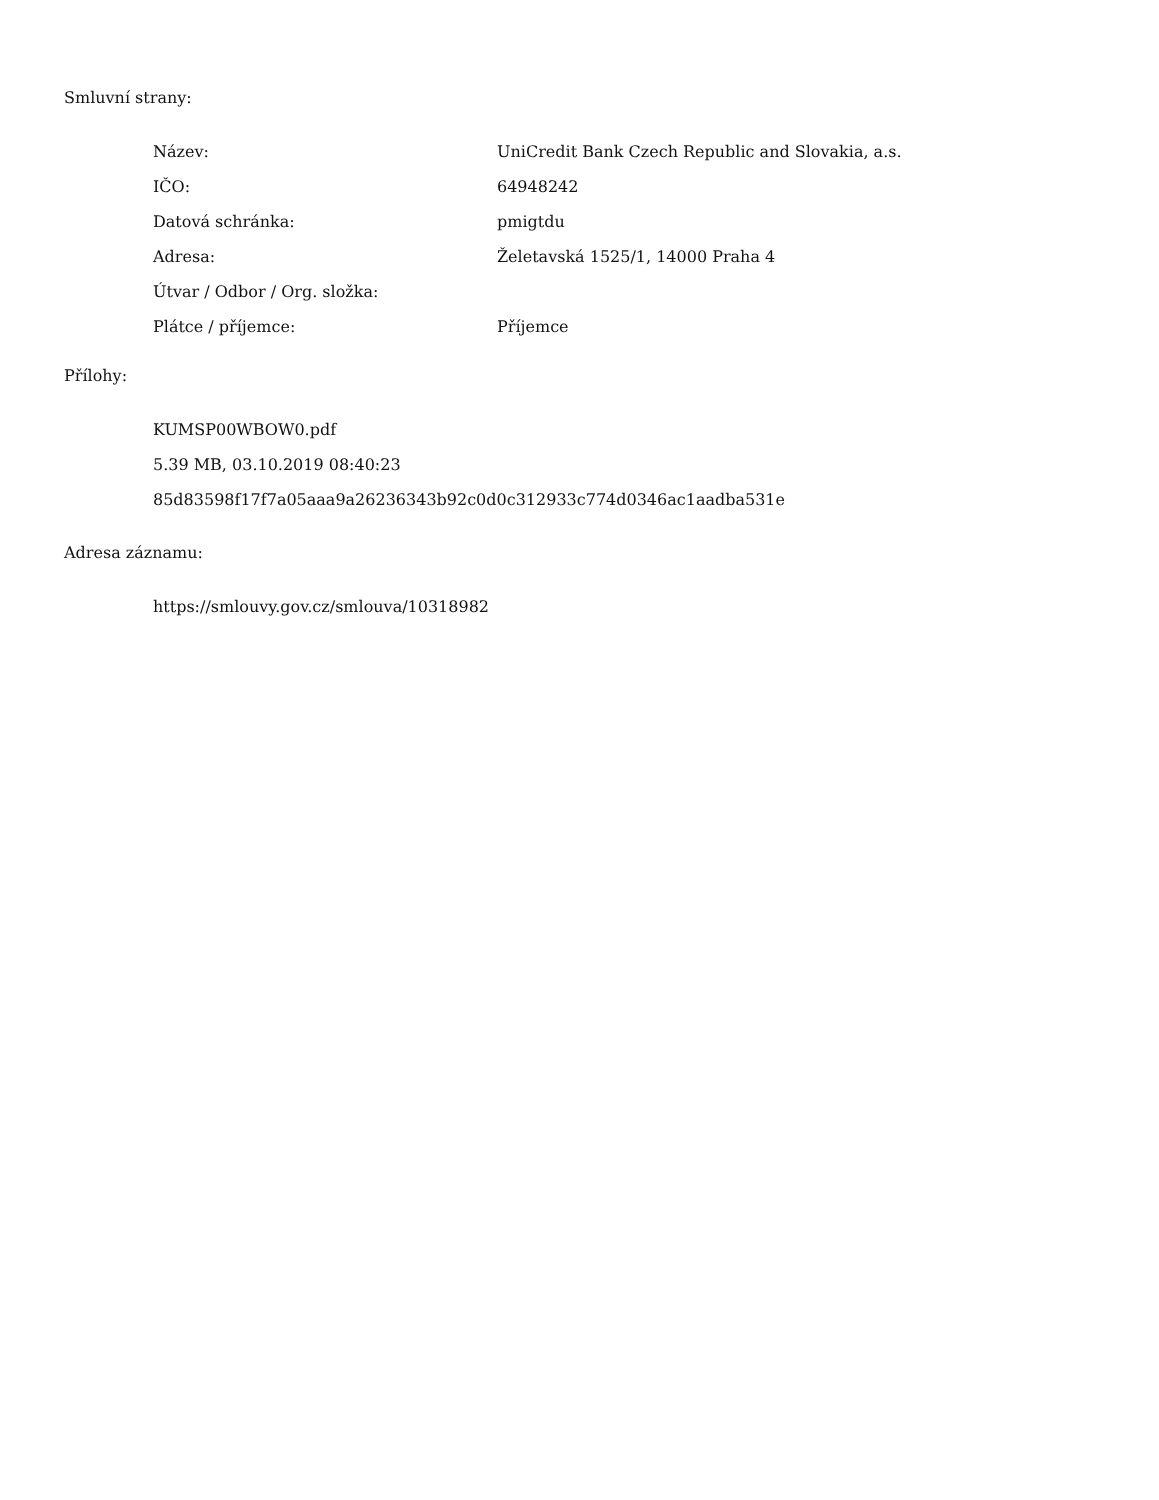Smluvní strany:
| Název: | UniCredit Bank Czech Republic and Slovakia, a.s. |
| IČO: | 64948242 |
| Datová schránka: | pmigtdu |
| Adresa: | Želetavská 1525/1, 14000 Praha 4 |
| Útvar / Odbor / Org. složka: | |
| Plátce / příjemce: | Příjemce |
Přílohy:
KUMSP00WBOW0.pdf
5.39 MB, 03.10.2019 08:40:23
85d83598f17f7a05aaa9a26236343b92c0d0c312933c774d0346ac1aadba531e
Adresa záznamu:
https://smlouvy.gov.cz/smlouva/10318982